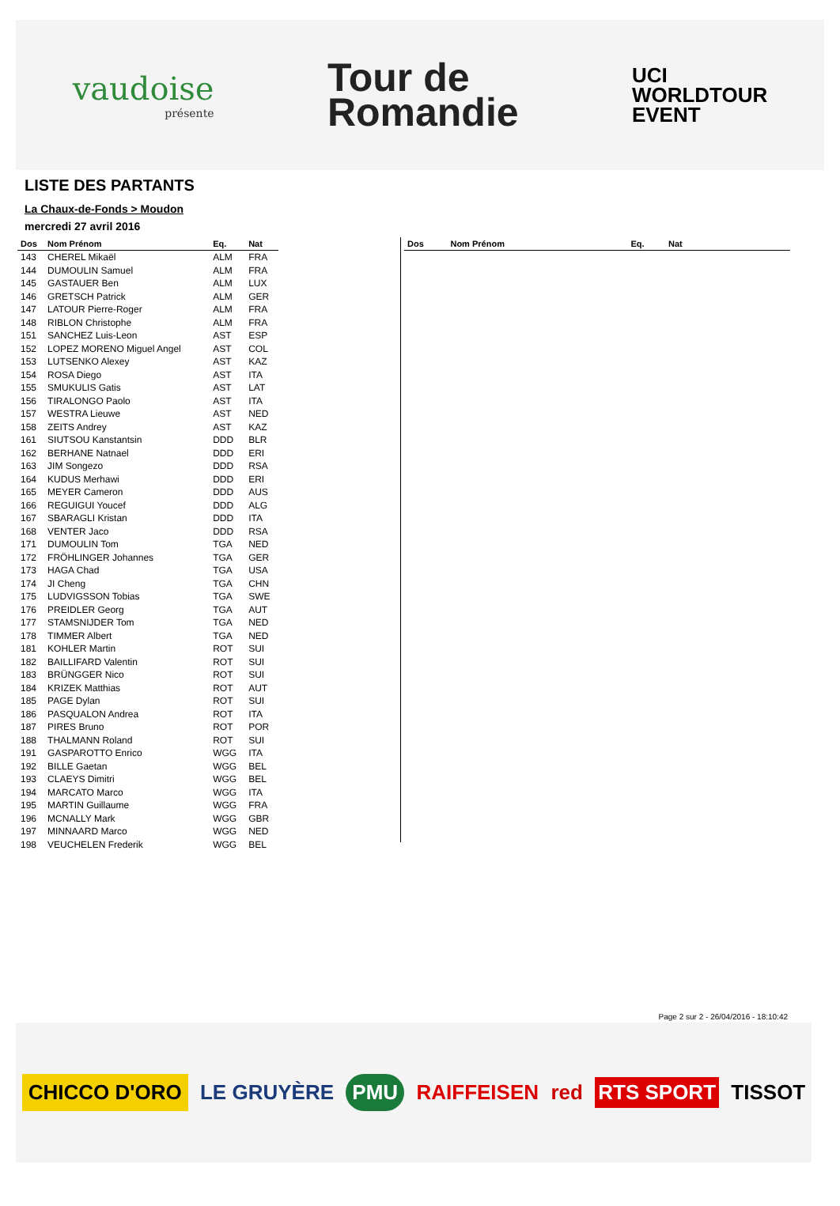vaudoise
présente
Tour de
Romandie
UCI
WORLDTOUR
EVENT
LISTE DES PARTANTS
La Chaux-de-Fonds > Moudon
mercredi 27 avril 2016
| Dos | Nom Prénom | Eq. | Nat |
| --- | --- | --- | --- |
| 143 | CHEREL Mikaël | ALM | FRA |
| 144 | DUMOULIN Samuel | ALM | FRA |
| 145 | GASTAUER Ben | ALM | LUX |
| 146 | GRETSCH Patrick | ALM | GER |
| 147 | LATOUR Pierre-Roger | ALM | FRA |
| 148 | RIBLON Christophe | ALM | FRA |
| 151 | SANCHEZ Luis-Leon | AST | ESP |
| 152 | LOPEZ MORENO Miguel Angel | AST | COL |
| 153 | LUTSENKO Alexey | AST | KAZ |
| 154 | ROSA Diego | AST | ITA |
| 155 | SMUKULIS Gatis | AST | LAT |
| 156 | TIRALONGO Paolo | AST | ITA |
| 157 | WESTRA Lieuwe | AST | NED |
| 158 | ZEITS Andrey | AST | KAZ |
| 161 | SIUTSOU Kanstantsin | DDD | BLR |
| 162 | BERHANE Natnael | DDD | ERI |
| 163 | JIM Songezo | DDD | RSA |
| 164 | KUDUS Merhawi | DDD | ERI |
| 165 | MEYER Cameron | DDD | AUS |
| 166 | REGUIGUI Youcef | DDD | ALG |
| 167 | SBARAGLI Kristan | DDD | ITA |
| 168 | VENTER Jaco | DDD | RSA |
| 171 | DUMOULIN Tom | TGA | NED |
| 172 | FRÖHLINGER Johannes | TGA | GER |
| 173 | HAGA Chad | TGA | USA |
| 174 | JI Cheng | TGA | CHN |
| 175 | LUDVIGSSON Tobias | TGA | SWE |
| 176 | PREIDLER Georg | TGA | AUT |
| 177 | STAMSNIJDER Tom | TGA | NED |
| 178 | TIMMER Albert | TGA | NED |
| 181 | KOHLER Martin | ROT | SUI |
| 182 | BAILLIFARD Valentin | ROT | SUI |
| 183 | BRÜNGGER Nico | ROT | SUI |
| 184 | KRIZEK Matthias | ROT | AUT |
| 185 | PAGE Dylan | ROT | SUI |
| 186 | PASQUALON Andrea | ROT | ITA |
| 187 | PIRES Bruno | ROT | POR |
| 188 | THALMANN Roland | ROT | SUI |
| 191 | GASPAROTTO Enrico | WGG | ITA |
| 192 | BILLE Gaetan | WGG | BEL |
| 193 | CLAEYS Dimitri | WGG | BEL |
| 194 | MARCATO Marco | WGG | ITA |
| 195 | MARTIN Guillaume | WGG | FRA |
| 196 | MCNALLY Mark | WGG | GBR |
| 197 | MINNAARD Marco | WGG | NED |
| 198 | VEUCHELEN Frederik | WGG | BEL |
| Dos | Nom Prénom | Eq. | Nat |
| --- | --- | --- | --- |
Page 2 sur 2 - 26/04/2016 - 18:10:42
CHICCO D'ORO LE GRUYÈRE PMU RAIFFEISEN red RTS SPORT TISSOT